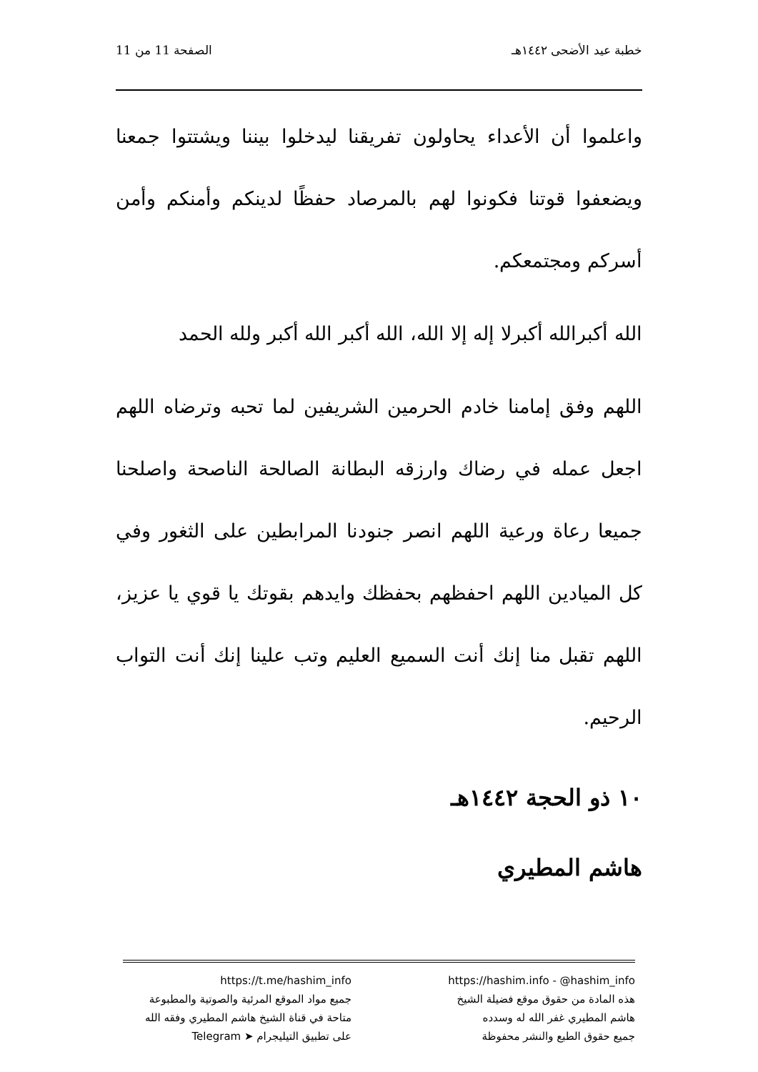خطبة عيد الأضحى ١٤٤٢هـ الصفحة 11 من 11
واعلموا أن الأعداء يحاولون تفريقنا ليدخلوا بيننا ويشتتوا جمعنا ويضعفوا قوتنا فكونوا لهم بالمرصاد حفظًا لدينكم وأمنكم وأمن أسركم ومجتمعكم.
الله أكبرالله أكبرلا إله إلا الله، الله أكبر الله أكبر ولله الحمد
اللهم وفق إمامنا خادم الحرمين الشريفين لما تحبه وترضاه اللهم اجعل عمله في رضاك وارزقه البطانة الصالحة الناصحة واصلحنا جميعا رعاة ورعية اللهم انصر جنودنا المرابطين على الثغور وفي كل الميادين اللهم احفظهم بحفظك وايدهم بقوتك يا قوي يا عزيز، اللهم تقبل منا إنك أنت السميع العليم وتب علينا إنك أنت التواب الرحيم.
١٠ ذو الحجة ١٤٤٢هـ
هاشم المطيري
https://hashim.info - @hashim_info
هذه المادة من حقوق موقع فضيلة الشيخ
هاشم المطيري غفر الله له وسدده
جميع حقوق الطبع والنشر محفوظة
https://t.me/hashim_info
جميع مواد الموقع المرئية والصوتية والمطبوعة
متاحة في قناة الشيخ هاشم المطيري وفقه الله
على تطبيق التيليجرام ➤ Telegram